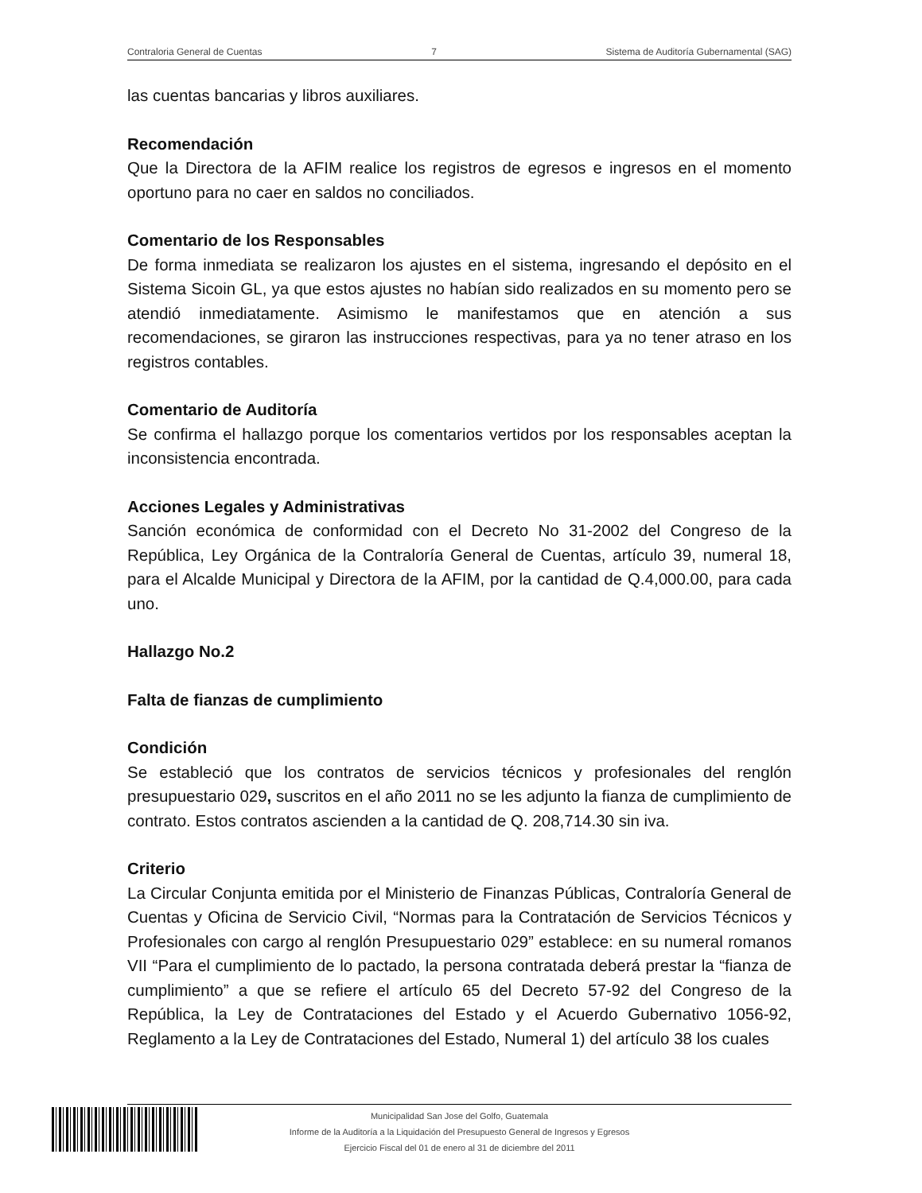Contraloria General de Cuentas 7 Sistema de Auditoría Gubernamental (SAG)
las cuentas bancarias y libros auxiliares.
Recomendación
Que la Directora de la AFIM realice los registros de egresos e ingresos en el momento oportuno para no caer en saldos no conciliados.
Comentario de los Responsables
De forma inmediata se realizaron los ajustes en el sistema, ingresando el depósito en el Sistema Sicoin GL, ya que estos ajustes no habían sido realizados en su momento pero se atendió inmediatamente. Asimismo le manifestamos que en atención a sus recomendaciones, se giraron las instrucciones respectivas, para ya no tener atraso en los registros contables.
Comentario de Auditoría
Se confirma el hallazgo porque los comentarios vertidos por los responsables aceptan la inconsistencia encontrada.
Acciones Legales y Administrativas
Sanción económica de conformidad con el Decreto No 31-2002 del Congreso de la República, Ley Orgánica de la Contraloría General de Cuentas, artículo 39, numeral 18, para el Alcalde Municipal y Directora de la AFIM, por la cantidad de Q.4,000.00, para cada uno.
Hallazgo No.2
Falta de fianzas de cumplimiento
Condición
Se estableció que los contratos de servicios técnicos y profesionales del renglón presupuestario 029, suscritos en el año 2011 no se les adjunto la fianza de cumplimiento de contrato. Estos contratos ascienden a la cantidad de Q. 208,714.30 sin iva.
Criterio
La Circular Conjunta emitida por el Ministerio de Finanzas Públicas, Contraloría General de Cuentas y Oficina de Servicio Civil, “Normas para la Contratación de Servicios Técnicos y Profesionales con cargo al renglón Presupuestario 029” establece: en su numeral romanos VII “Para el cumplimiento de lo pactado, la persona contratada deberá prestar la “fianza de cumplimiento” a que se refiere el artículo 65 del Decreto 57-92 del Congreso de la República, la Ley de Contrataciones del Estado y el Acuerdo Gubernativo 1056-92, Reglamento a la Ley de Contrataciones del Estado, Numeral 1) del artículo 38 los cuales
Municipalidad San Jose del Golfo, Guatemala
Informe de la Auditoría a la Liquidación del Presupuesto General de Ingresos y Egresos
Ejercicio Fiscal del 01 de enero al 31 de diciembre del 2011